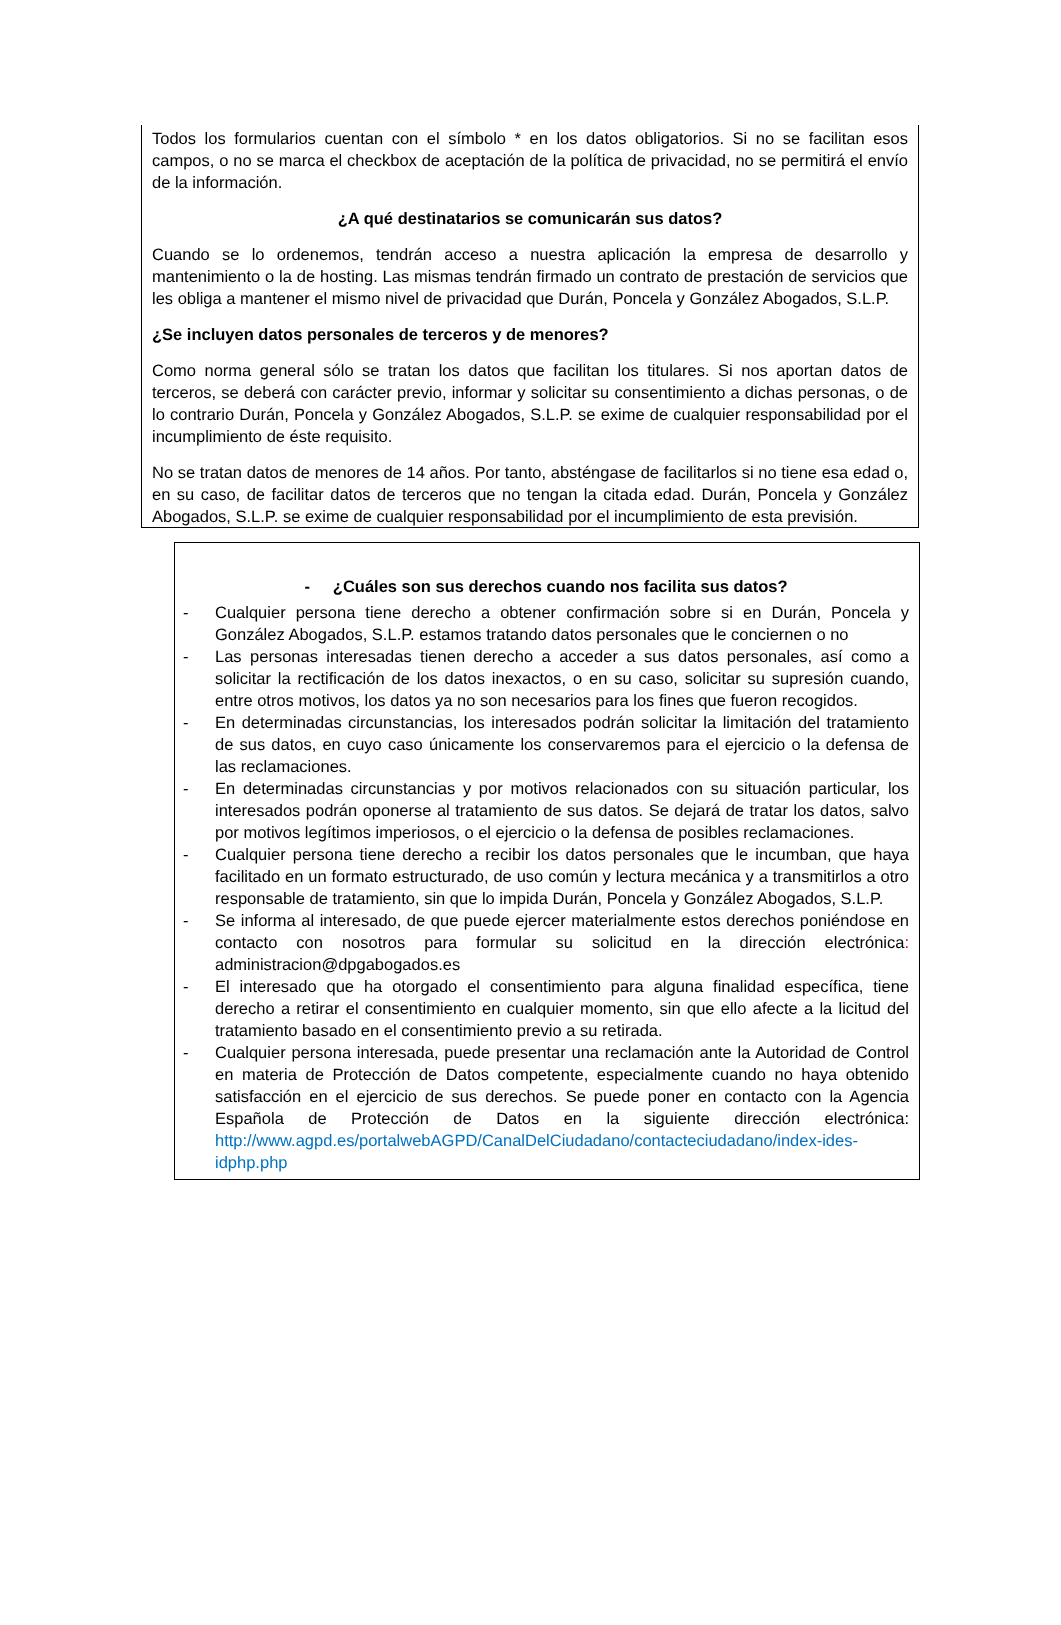Todos los formularios cuentan con el símbolo * en los datos obligatorios. Si no se facilitan esos campos, o no se marca el checkbox de aceptación de la política de privacidad, no se permitirá el envío de la información.
¿A qué destinatarios se comunicarán sus datos?
Cuando se lo ordenemos, tendrán acceso a nuestra aplicación la empresa de desarrollo y mantenimiento o la de hosting. Las mismas tendrán firmado un contrato de prestación de servicios que les obliga a mantener el mismo nivel de privacidad que Durán, Poncela y González Abogados, S.L.P.
¿Se incluyen datos personales de terceros y de menores?
Como norma general sólo se tratan los datos que facilitan los titulares. Si nos aportan datos de terceros, se deberá con carácter previo, informar y solicitar su consentimiento a dichas personas, o de lo contrario Durán, Poncela y González Abogados, S.L.P. se exime de cualquier responsabilidad por el incumplimiento de éste requisito.
No se tratan datos de menores de 14 años. Por tanto, absténgase de facilitarlos si no tiene esa edad o, en su caso, de facilitar datos de terceros que no tengan la citada edad. Durán, Poncela y González Abogados, S.L.P. se exime de cualquier responsabilidad por el incumplimiento de esta previsión.
- ¿Cuáles son sus derechos cuando nos facilita sus datos?
- Cualquier persona tiene derecho a obtener confirmación sobre si en Durán, Poncela y González Abogados, S.L.P. estamos tratando datos personales que le conciernen o no
- Las personas interesadas tienen derecho a acceder a sus datos personales, así como a solicitar la rectificación de los datos inexactos, o en su caso, solicitar su supresión cuando, entre otros motivos, los datos ya no son necesarios para los fines que fueron recogidos.
- En determinadas circunstancias, los interesados podrán solicitar la limitación del tratamiento de sus datos, en cuyo caso únicamente los conservaremos para el ejercicio o la defensa de las reclamaciones.
- En determinadas circunstancias y por motivos relacionados con su situación particular, los interesados podrán oponerse al tratamiento de sus datos. Se dejará de tratar los datos, salvo por motivos legítimos imperiosos, o el ejercicio o la defensa de posibles reclamaciones.
- Cualquier persona tiene derecho a recibir los datos personales que le incumban, que haya facilitado en un formato estructurado, de uso común y lectura mecánica y a transmitirlos a otro responsable de tratamiento, sin que lo impida Durán, Poncela y González Abogados, S.L.P.
- Se informa al interesado, de que puede ejercer materialmente estos derechos poniéndose en contacto con nosotros para formular su solicitud en la dirección electrónica: administracion@dpgabogados.es
- El interesado que ha otorgado el consentimiento para alguna finalidad específica, tiene derecho a retirar el consentimiento en cualquier momento, sin que ello afecte a la licitud del tratamiento basado en el consentimiento previo a su retirada.
- Cualquier persona interesada, puede presentar una reclamación ante la Autoridad de Control en materia de Protección de Datos competente, especialmente cuando no haya obtenido satisfacción en el ejercicio de sus derechos. Se puede poner en contacto con la Agencia Española de Protección de Datos en la siguiente dirección electrónica: http://www.agpd.es/portalwebAGPD/CanalDelCiudadano/contacteciudadano/index-ides-idphp.php